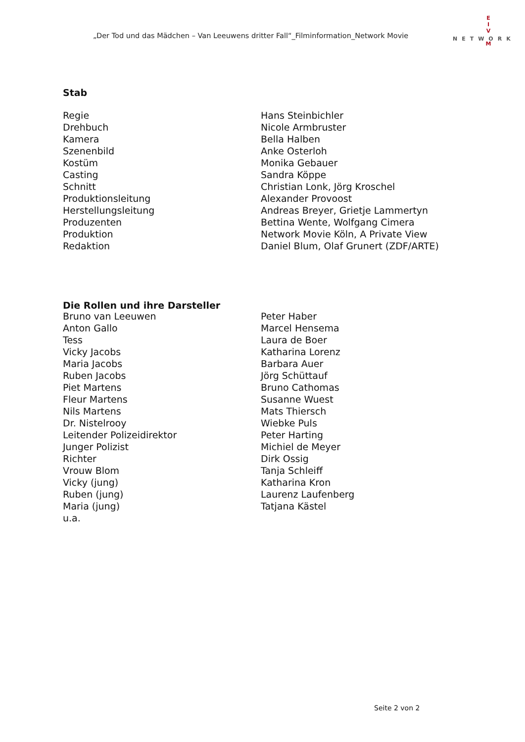„Der Tod und das Mädchen – Van Leeuwens dritter Fall“_Filminformation_Network Movie
E
I
V
M
NETWORK
Stab
| Regie | Hans Steinbichler |
| Drehbuch | Nicole Armbruster |
| Kamera | Bella Halben |
| Szenenbild | Anke Osterloh |
| Kostüm | Monika Gebauer |
| Casting | Sandra Köppe |
| Schnitt | Christian Lonk, Jörg Kroschel |
| Produktionsleitung | Alexander Provoost |
| Herstellungsleitung | Andreas Breyer, Grietje Lammertyn |
| Produzenten | Bettina Wente, Wolfgang Cimera |
| Produktion | Network Movie Köln, A Private View |
| Redaktion | Daniel Blum, Olaf Grunert (ZDF/ARTE) |
Die Rollen und ihre Darsteller
| Bruno van Leeuwen | Peter Haber |
| Anton Gallo | Marcel Hensema |
| Tess | Laura de Boer |
| Vicky Jacobs | Katharina Lorenz |
| Maria Jacobs | Barbara Auer |
| Ruben Jacobs | Jörg Schüttauf |
| Piet Martens | Bruno Cathomas |
| Fleur Martens | Susanne Wuest |
| Nils Martens | Mats Thiersch |
| Dr. Nistelrooy | Wiebke Puls |
| Leitender Polizeidirektor | Peter Harting |
| Junger Polizist | Michiel de Meyer |
| Richter | Dirk Ossig |
| Vrouw Blom | Tanja Schleiff |
| Vicky (jung) | Katharina Kron |
| Ruben (jung) | Laurenz Laufenberg |
| Maria (jung) | Tatjana Kästel |
| u.a. | |
Seite 2 von 2